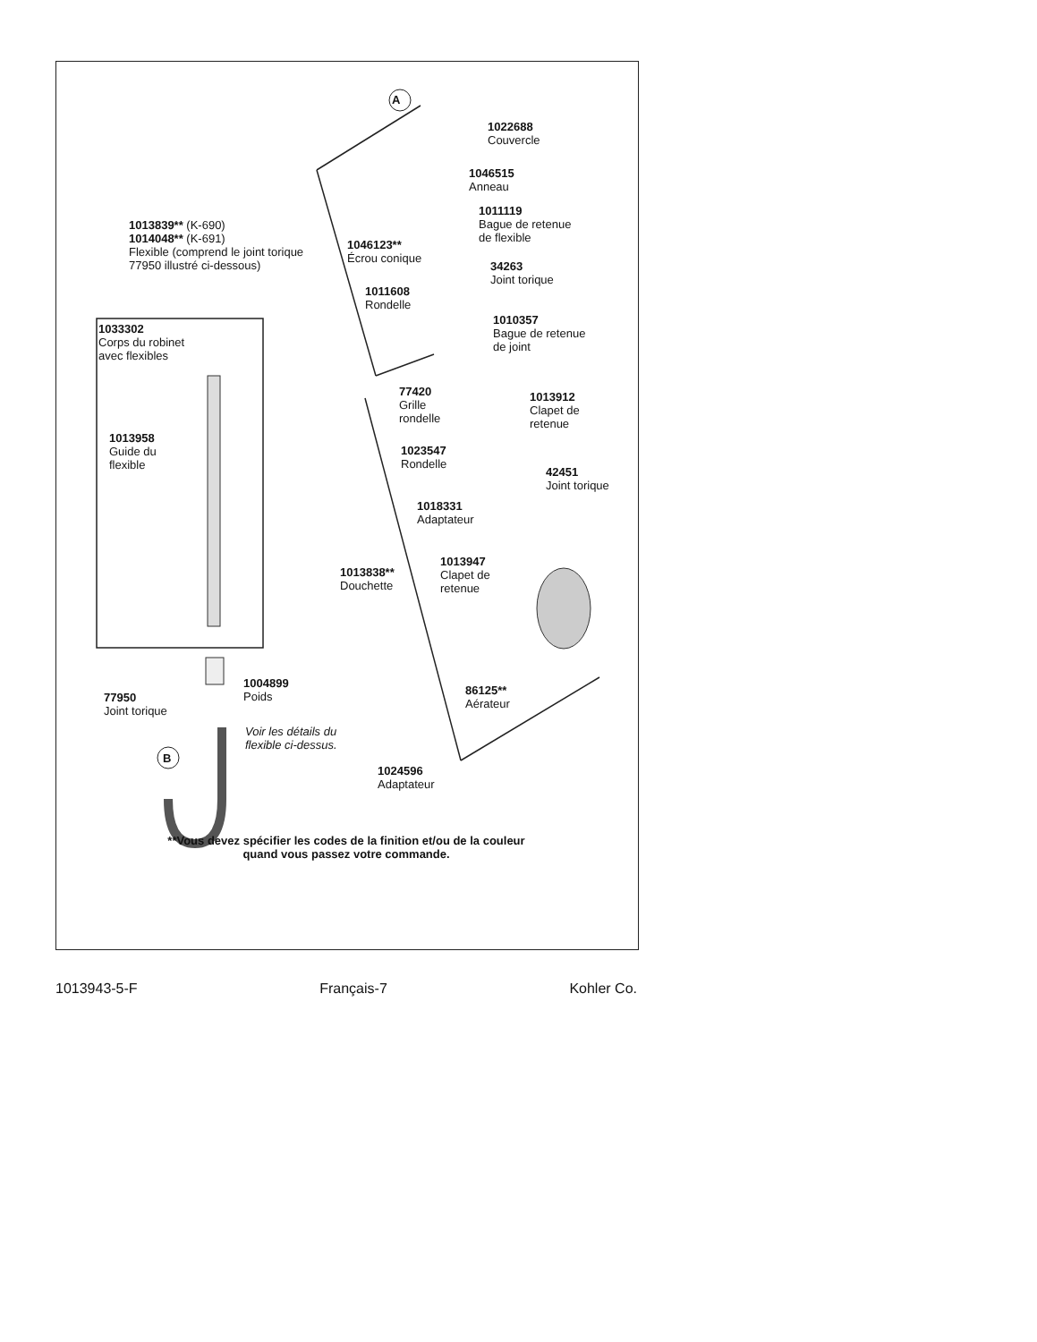A
B
1022688
Couvercle
1046515
Anneau
1013839** (K-690)
1014048** (K-691)
Flexible (comprend le joint torique
77950 illustré ci-dessous)
1011119
Bague de retenue
de flexible
1046123**
Écrou conique
34263
Joint torique
1011608
Rondelle
1010357
Bague de retenue
de joint
1033302
Corps du robinet
avec flexibles
77420
Grille
rondelle
1013912
Clapet de
retenue
1013958
Guide du
flexible
1023547
Rondelle
42451
Joint torique
1018331
Adaptateur
1013947
Clapet de
retenue
1013838**
Douchette
1004899
Poids
86125**
Aérateur
77950
Joint torique
Voir les détails du
flexible ci-dessus.
1024596
Adaptateur
**Vous devez spécifier les codes de la finition et/ou de la couleur
quand vous passez votre commande.
1013943-5-F Français-7 Kohler Co.